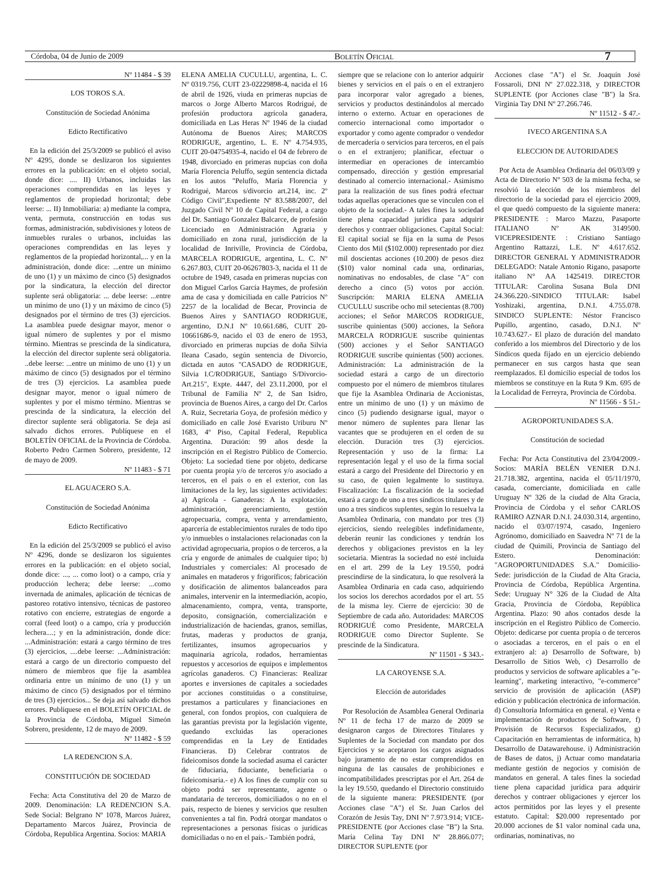Córdoba, 04 de Junio de 2009 Boletín Oficial 7
Nº 11484 - $ 39
LOS TOROS S.A.
Constitución de Sociedad Anónima
Edicto Rectificativo
En la edición del 25/3/2009 se publicó el aviso Nº 4295, donde se deslizaron los siguientes errores en la publicación: en el objeto social, donde dice: .... II) Urbanos, incluidas las operaciones comprendidas en las leyes y reglamentos de propiedad horizontal; debe leerse: ... II) Inmobiliaria: a) mediante la compra, venta, permuta, construcción en todas sus formas, administración, subdivisiones y loteos de inmuebles rurales o urbanos, incluidas las operaciones comprendidas en las leyes y reglamentos de la propiedad horizontal,... y en la administración, donde dice: ...entre un mínimo de uno (1) y un máximo de cinco (5) designados por la sindicatura, la elección del director suplente será obligatoria: ... debe leerse: ...entre un mínimo de uno (1) y un máximo de cinco (5) designados por el término de tres (3) ejercicios. La asamblea puede designar mayor, menor o igual número de suplentes y por el mismo término. Mientras se prescinda de la sindicatura, la elección del director suplente será obligatoria. ..debe leerse: ...entre un mínimo de uno (1) y un máximo de cinco (5) designados por el término de tres (3) ejercicios. La asamblea puede designar mayor, menor o igual número de suplentes y por el mismo término. Mientras se prescinda de la sindicatura, la elección del director suplente será obligatoria. Se deja así salvado dichos errores. Publíquese en el BOLETÍN OFICIAL de la Provincia de Córdoba. Roberto Pedro Carmen Sobrero, presidente, 12 de mayo de 2009.
Nº 11483 - $ 71
EL AGUACERO S.A.
Constitución de Sociedad Anónima
Edicto Rectificativo
En la edición del 25/3/2009 se publicó el aviso Nº 4296, donde se deslizaron los siguientes errores en la publicación: en el objeto social, donde dice: ..., ... como loot) o a campo, cría y producción lechera; debe leerse: ...como invernada de animales, aplicación de técnicas de pastoreo rotativo intensivo, técnicas de pastoreo rotativo con encierre, estrategias de engorde a corral (feed loot) o a campo, cría y producción lechera....; y en la administración, donde dice: ...Administración: estará a cargo término de tres (3) ejercicios, ....debe leerse: ...Administración: estará a cargo de un directorio compuesto del número de miembros que fije la asamblea ordinaria entre un mínimo de uno (1) y un máximo de cinco (5) designados por el término de tres (3) ejercicios... Se deja así salvado dichos errores. Publíquese en el BOLETÍN OFICIAL de la Provincia de Córdoba, Miguel Simeón Sobrero, presidente, 12 de mayo de 2009.
Nº 11482 - $ 59
LA REDENCION S.A.
CONSTITUCIÓN DE SOCIEDAD
Fecha: Acta Constitutiva del 20 de Marzo de 2009. Denominación: LA REDENCION S.A. Sede Social: Belgrano Nº 1078, Marcos Juárez, Departamento Marcos Juárez, Provincia de Córdoba, Republica Argentina. Socios: MARIA
ELENA AMELIA CUCULLU, argentina, L. C. Nº 0319.756, CUIT 23-02229898-4, nacida el 16 de abril de 1926, viuda en primeras nupcias de marcos o Jorge Alberto Marcos Rodrigué, de profesión productora agrícola ganadera, domiciliada en Las Heras Nº 1946 de la ciudad Autónoma de Buenos Aires; MARCOS RODRIGUE, argentino, L. E. Nº 4.754.935, CUIT 20-04754935-4, nacido el 04 de febrero de 1948, divorciado en primeras nupcias con doña María Florencia Peluffo, según sentencia dictada en los autos "Peluffo, María Florencia y Rodrigué, Marcos s/divorcio art.214, inc. 2º Código Civil",Expediente Nº 83.588/2007, del Juzgado Civil Nº 10 de Capital Federal, a cargo del Dr. Santiago Gonzalez Balcarce, de profesión Licenciado en Administración Agraria y domiciliado en zona rural, jurisdicción de la localidad de Inriville, Provincia de Córdoba, MARCELA RODRIGUE, argentina, L. C. Nº 6.267.803, CUIT 20-06267803-3, nacida el 11 de octubre de 1949, casada en primeras nupcias con don Miguel Carlos García Haymes, de profesión ama de casa y domiciliada en calle Patricios Nº 2257 de la localidad de Becar, Provincia de Buenos Aires y SANTIAGO RODRIGUE, argentino, D.N.I Nº 10.661.686, CUIT 20-10661686-9, nacido el 03 de enero de 1953, divorciado en primeras nupcias de doña Silvia Ileana Casado, según sentencia de Divorcio, dictada en autos "CASADO de RODRIGUE, Silvia I.C/RODRIGUE, Santiago S/Divorcio-Art.215", Expte. 4447, del 23.11.2000, por el Tribunal de Familia Nº 2, de San Isidro, provincia de Buenos Aires, a cargo del Dr. Carlos A. Ruiz, Secretaria Goya, de profesión médico y domiciliado en calle José Evaristo Uriburu Nº 1683, 4º Piso, Capital Federal, Republica Argentina. Duración: 99 años desde la inscripción en el Registro Público de Comercio. Objeto: La sociedad tiene por objeto, dedicarse por cuenta propia y/o de terceros y/o asociado a terceros, en el país o en el exterior, con las limitaciones de la ley, las siguientes actividades: a) Agrícola - Ganaderas: A la explotación, administración, gerenciamiento, gestión agropecuaria, compra, venta y arrendamiento, aparcería de establecimientos rurales de todo tipo y/o inmuebles o instalaciones relacionadas con la actividad agropecuaria, propios o de terceros, a la cría y engorde de animales de cualquier tipo; b) Industriales y comerciales: Al procesado de animales en mataderos y frigoríficos; fabricación y dosificación de alimentos balanceados para animales, intervenir en la intermediación, acopio, almacenamiento, compra, venta, transporte, deposito, consignación, comercialización e industrialización de haciendas, granos, semillas, frutas, maderas y productos de granja, fertilizantes, insumos agropecuarios y maquinaria agrícola, rodados, herramientas repuestos y accesorios de equipos e implementos agrícolas ganaderos. C) Financieras: Realizar aportes e inversiones de capitales a sociedades por acciones constituidas o a constituirse, prestamos a particulares y financiaciones en general, con fondos propios, con cualquiera de las garantías prevista por la legislación vigente, quedando excluidas las operaciones comprendidas en la Ley de Entidades Financieras. D) Celebrar contratos de fideicomisos donde la sociedad asuma el carácter de fiduciaria, fiduciante, beneficiaria o fideicomisaria.- e) A los fines de cumplir con su objeto podrá ser representante, agente o mandataria de terceros, domiciliados o no en el país, respecto de bienes y servicios que resulten convenientes a tal fin. Podrá otorgar mandatos o representaciones a personas físicas o jurídicas domiciliadas o no en el país.- También podrá,
siempre que se relacione con lo anterior adquirir bienes y servicios en el país o en el extranjero para incorporar valor agregado a bienes, servicios y productos destinándolos al mercado interno o externo. Actuar en operaciones de comercio internacional como importador o exportador y como agente comprador o vendedor de mercadería o servicios para terceros, en el país o en el extranjero; planificar, efectuar o intermediar en operaciones de intercambio compensado, dirección y gestión empresarial destinado al comercio internacional.- Asimismo para la realización de sus fines podrá efectuar todas aquellas operaciones que se vinculen con el objeto de la sociedad.- A tales fines la sociedad tiene plena capacidad jurídica para adquirir derechos y contraer obligaciones. Capital Social: El capital social se fija en la suma de Pesos Ciento dos Mil ($102.000) representado por diez mil doscientas acciones (10.200) de pesos diez ($10) valor nominal cada una, ordinarias, nominativas no endosables, de clase "A" con derecho a cinco (5) votos por acción. Suscripción: MARIA ELENA AMELIA CUCULLU suscribe ocho mil setecientas (8.700) acciones; el Señor MARCOS RODRIGUE, suscribe quinientas (500) acciones, la Señora MARCELA RODRIGUE suscribe quinientas (500) acciones y el Señor SANTIAGO RODRIGUE suscribe quinientas (500) acciones. Administración: La administración de la sociedad estará a cargo de un directorio compuesto por el número de miembros titulares que fije la Asamblea Ordinaria de Accionistas, entre un mínimo de uno (1) y un máximo de cinco (5) pudiendo designarse igual, mayor o menor número de suplentes para llenar las vacantes que se produjeren en el orden de su elección. Duración tres (3) ejercicios. Representación y uso de la firma: La representación legal y el uso de la firma social estará a cargo del Presidente del Directorio y en su caso, de quien legalmente lo sustituya. Fiscalización: La fiscalización de la sociedad estará a cargo de uno a tres síndicos titulares y de uno a tres síndicos suplentes, según lo resuelva la Asamblea Ordinaria, con mandato por tres (3) ejercicios, siendo reelegibles indefinidamente, deberán reunir las condiciones y tendrán los derechos y obligaciones previstos en la ley societaria. Mientras la sociedad no esté incluida en el art. 299 de la Ley 19.550, podrá prescindirse de la sindicatura, lo que resolverá la Asamblea Ordinaria en cada caso, adquiriendo los socios los derechos acordados por el art. 55 de la misma ley. Cierre de ejercicio: 30 de Septiembre de cada año. Autoridades: MARCOS RODRIGUÉ como Presidente, MARCELA RODRIGUE como Director Suplente. Se prescinde de la Sindicatura.
Nº 11501 - $ 343.-
LA CAROYENSE S.A.
Elección de autoridades
Por Resolución de Asamblea General Ordinaria Nº 11 de fecha 17 de marzo de 2009 se designaron cargos de Directores Titulares y Suplentes de la Sociedad con mandato por dos Ejercicios y se aceptaron los cargos asignados bajo juramento de no estar comprendidos en ninguna de las causales de prohibiciones e incompatibilidades prescriptas por el Art. 264 de la ley 19.550, quedando el Directorio constituido de la siguiente manera: PRESIDENTE (por Acciones clase "A") el Sr. Juan Carlos del Corazón de Jesús Tay, DNI Nº 7.973.914; VICE-PRESIDENTE (por Acciones clase "B") la Srta. María Celina Tay DNI Nº 28.866.077; DIRECTOR SUPLENTE (por
Acciones clase "A") el Sr. Joaquín José Fossaroli, DNI Nº 27.022.318, y DIRECTOR SUPLENTE (por Acciones clase "B") la Sra. Virginia Tay DNI Nº 27.266.746.
Nº 11512 - $ 47.-
IVECO ARGENTINA S.A
ELECCION DE AUTORIDADES
Por Acta de Asamblea Ordinaria del 06/03/09 y Acta de Directorio Nº 503 de la misma fecha, se resolvió la elección de los miembros del directorio de la sociedad para el ejercicio 2009, el que quedó compuesto de la siguiente manera: PRESIDENTE : Marco Mazzu, Pasaporte ITALIANO Nº AK 3149500. VICEPRESIDENTE : Cristiano Santiago Argentino Rattazzi, L.E. Nº 4.617.652. DIRECTOR GENERAL Y ADMINISTRADOR DELEGADO: Natale Antonio Rigano, pasaporte italiano N° AA 1425419. DIRECTOR TITULAR: Carolina Susana Bula DNI 24.366.220.-SINDICO TITULAR: Isabel Yoshizaki, argentina, D.N.I. 4.755.078. SINDICO SUPLENTE: Néstor Francisco Pupillo, argentino, casado, D.N.I. Nº 10.743.627.- El plazo de duración del mandato conferido a los miembros del Directorio y de los Síndicos queda fijado en un ejercicio debiendo permanecer en sus cargos hasta que sean reemplazados. El domicilio especial de todos los miembros se constituye en la Ruta 9 Km. 695 de la Localidad de Ferreyra, Provincia de Córdoba.
Nº 11566 - $ 51.-
AGROPORTUNIDADES S.A.
Constitución de sociedad
Fecha: Por Acta Constitutiva del 23/04/2009.- Socios: MARÍA BELÉN VENIER D.N.I. 21.718.382, argentina, nacida el 05/11/1970, casada, comerciante, domiciliada en calle Uruguay Nº 326 de la ciudad de Alta Gracia, Provincia de Córdoba y el señor CARLOS RAMIRO AZNAR D.N.I. 24.030.314, argentino, nacido el 03/07/1974, casado, Ingeniero Agrónomo, domiciliado en Saavedra Nº 71 de la ciudad de Quimilí, Provincia de Santiago del Estero. Denominación: "AGROPORTUNIDADES S.A." Domicilio-Sede: jurisdicción de la Ciudad de Alta Gracia, Provincia de Córdoba, República Argentina. Sede: Uruguay N° 326 de la Ciudad de Alta Gracia, Provincia de Córdoba, República Argentina. Plazo: 90 años contados desde la inscripción en el Registro Público de Comercio. Objeto: dedicarse por cuenta propia o de terceros o asociadas a terceros, en el país o en el extranjero al: a) Desarrollo de Software, b) Desarrollo de Sitios Web, c) Desarrollo de productos y servicios de software aplicables a "e-learning", marketing interactivo, "e-commerce" servicio de provisión de aplicación (ASP) edición y publicación electrónica de información. d) Consultoría Informática en general. e) Venta e implementación de productos de Software, f) Provisión de Recursos Especializados, g) Capacitación en herramientas de informática, h) Desarrollo de Datawarehouse. i) Administración de Bases de datos, j) Actuar como mandataria mediante gestión de negocios y comisión de mandatos en general. A tales fines la sociedad tiene plena capacidad jurídica para adquirir derechos y contraer obligaciones y ejercer los actos permitidos por las leyes y el presente estatuto. Capital: $20.000 representado por 20.000 acciones de $1 valor nominal cada una, ordinarias, nominativas, no